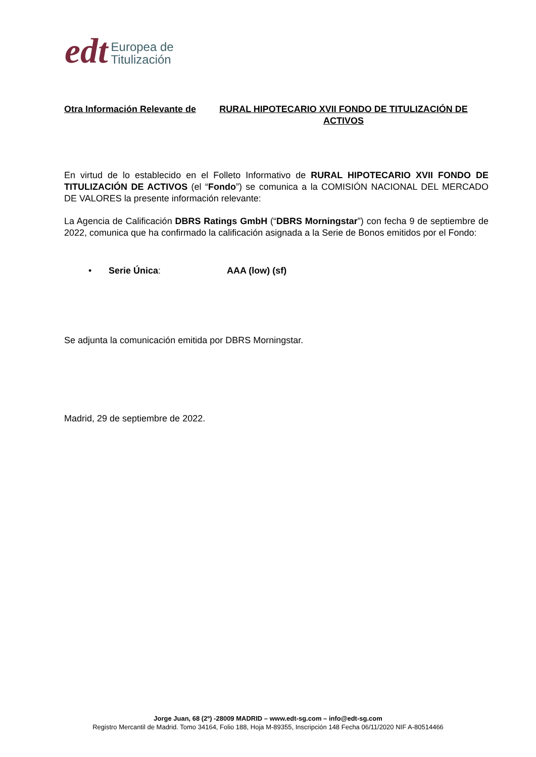edt
Europea de
Titulización
Otra Información Relevante de RURAL HIPOTECARIO XVII FONDO DE TITULIZACIÓN DE ACTIVOS
En virtud de lo establecido en el Folleto Informativo de RURAL HIPOTECARIO XVII FONDO DE TITULIZACIÓN DE ACTIVOS (el “Fondo”) se comunica a la COMISIÓN NACIONAL DEL MERCADO DE VALORES la presente información relevante:
La Agencia de Calificación DBRS Ratings GmbH (“DBRS Morningstar”) con fecha 9 de septiembre de 2022, comunica que ha confirmado la calificación asignada a la Serie de Bonos emitidos por el Fondo:
• Serie Única: AAA (low) (sf)
Se adjunta la comunicación emitida por DBRS Morningstar.
Madrid, 29 de septiembre de 2022.
Jorge Juan, 68 (2º) -28009 MADRID – www.edt-sg.com – info@edt-sg.com
Registro Mercantil de Madrid. Tomo 34164, Folio 188, Hoja M-89355, Inscripción 148 Fecha 06/11/2020 NIF A-80514466